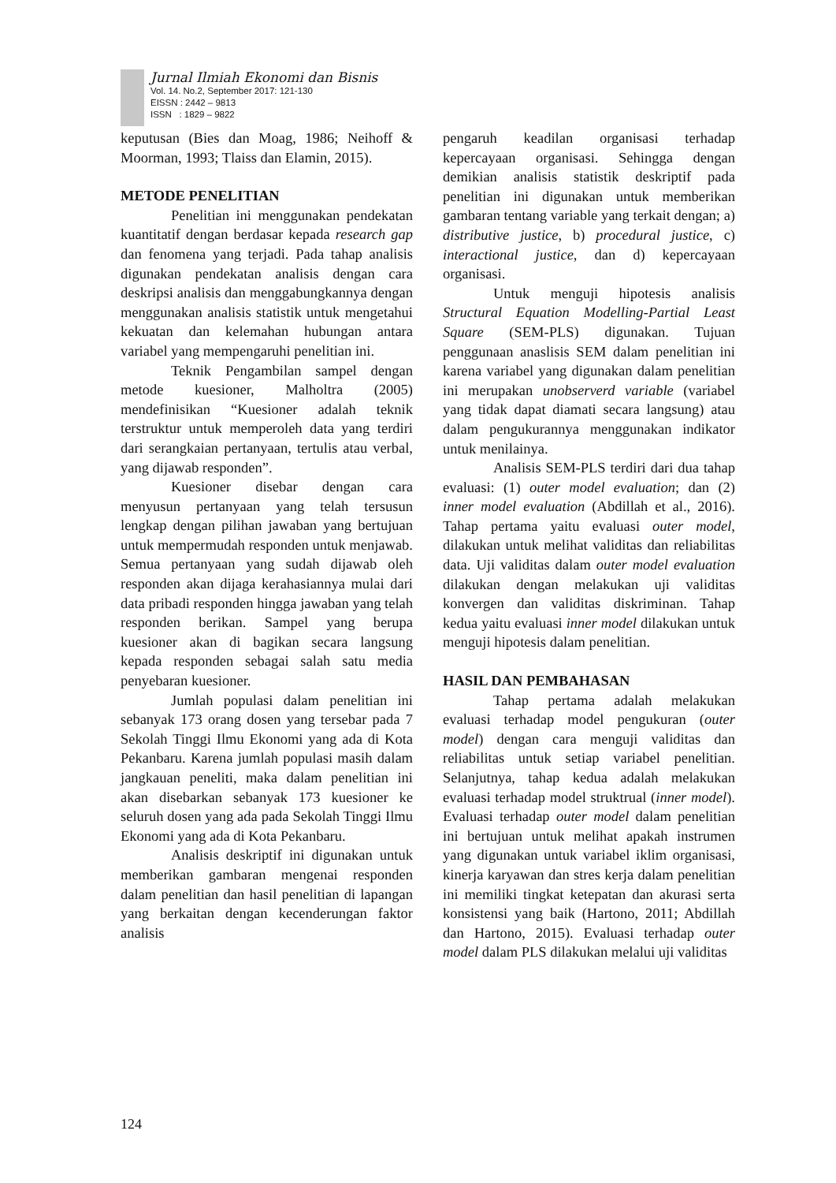Jurnal Ilmiah Ekonomi dan Bisnis
Vol. 14. No.2, September 2017: 121-130
EISSN : 2442 – 9813
ISSN : 1829 – 9822
keputusan (Bies dan Moag, 1986; Neihoff & Moorman, 1993; Tlaiss dan Elamin, 2015).
METODE PENELITIAN
Penelitian ini menggunakan pendekatan kuantitatif dengan berdasar kepada research gap dan fenomena yang terjadi. Pada tahap analisis digunakan pendekatan analisis dengan cara deskripsi analisis dan menggabungkannya dengan menggunakan analisis statistik untuk mengetahui kekuatan dan kelemahan hubungan antara variabel yang mempengaruhi penelitian ini.
Teknik Pengambilan sampel dengan metode kuesioner, Malholtra (2005) mendefinisikan “Kuesioner adalah teknik terstruktur untuk memperoleh data yang terdiri dari serangkaian pertanyaan, tertulis atau verbal, yang dijawab responden”.
Kuesioner disebar dengan cara menyusun pertanyaan yang telah tersusun lengkap dengan pilihan jawaban yang bertujuan untuk mempermudah responden untuk menjawab. Semua pertanyaan yang sudah dijawab oleh responden akan dijaga kerahasiannya mulai dari data pribadi responden hingga jawaban yang telah responden berikan. Sampel yang berupa kuesioner akan di bagikan secara langsung kepada responden sebagai salah satu media penyebaran kuesioner.
Jumlah populasi dalam penelitian ini sebanyak 173 orang dosen yang tersebar pada 7 Sekolah Tinggi Ilmu Ekonomi yang ada di Kota Pekanbaru. Karena jumlah populasi masih dalam jangkauan peneliti, maka dalam penelitian ini akan disebarkan sebanyak 173 kuesioner ke seluruh dosen yang ada pada Sekolah Tinggi Ilmu Ekonomi yang ada di Kota Pekanbaru.
Analisis deskriptif ini digunakan untuk memberikan gambaran mengenai responden dalam penelitian dan hasil penelitian di lapangan yang berkaitan dengan kecenderungan faktor analisis
pengaruh keadilan organisasi terhadap kepercayaan organisasi. Sehingga dengan demikian analisis statistik deskriptif pada penelitian ini digunakan untuk memberikan gambaran tentang variable yang terkait dengan; a) distributive justice, b) procedural justice, c) interactional justice, dan d) kepercayaan organisasi.
Untuk menguji hipotesis analisis Structural Equation Modelling-Partial Least Square (SEM-PLS) digunakan. Tujuan penggunaan anaslisis SEM dalam penelitian ini karena variabel yang digunakan dalam penelitian ini merupakan unobserverd variable (variabel yang tidak dapat diamati secara langsung) atau dalam pengukurannya menggunakan indikator untuk menilainya.
Analisis SEM-PLS terdiri dari dua tahap evaluasi: (1) outer model evaluation; dan (2) inner model evaluation (Abdillah et al., 2016). Tahap pertama yaitu evaluasi outer model, dilakukan untuk melihat validitas dan reliabilitas data. Uji validitas dalam outer model evaluation dilakukan dengan melakukan uji validitas konvergen dan validitas diskriminan. Tahap kedua yaitu evaluasi inner model dilakukan untuk menguji hipotesis dalam penelitian.
HASIL DAN PEMBAHASAN
Tahap pertama adalah melakukan evaluasi terhadap model pengukuran (outer model) dengan cara menguji validitas dan reliabilitas untuk setiap variabel penelitian. Selanjutnya, tahap kedua adalah melakukan evaluasi terhadap model struktrual (inner model). Evaluasi terhadap outer model dalam penelitian ini bertujuan untuk melihat apakah instrumen yang digunakan untuk variabel iklim organisasi, kinerja karyawan dan stres kerja dalam penelitian ini memiliki tingkat ketepatan dan akurasi serta konsistensi yang baik (Hartono, 2011; Abdillah dan Hartono, 2015). Evaluasi terhadap outer model dalam PLS dilakukan melalui uji validitas
124